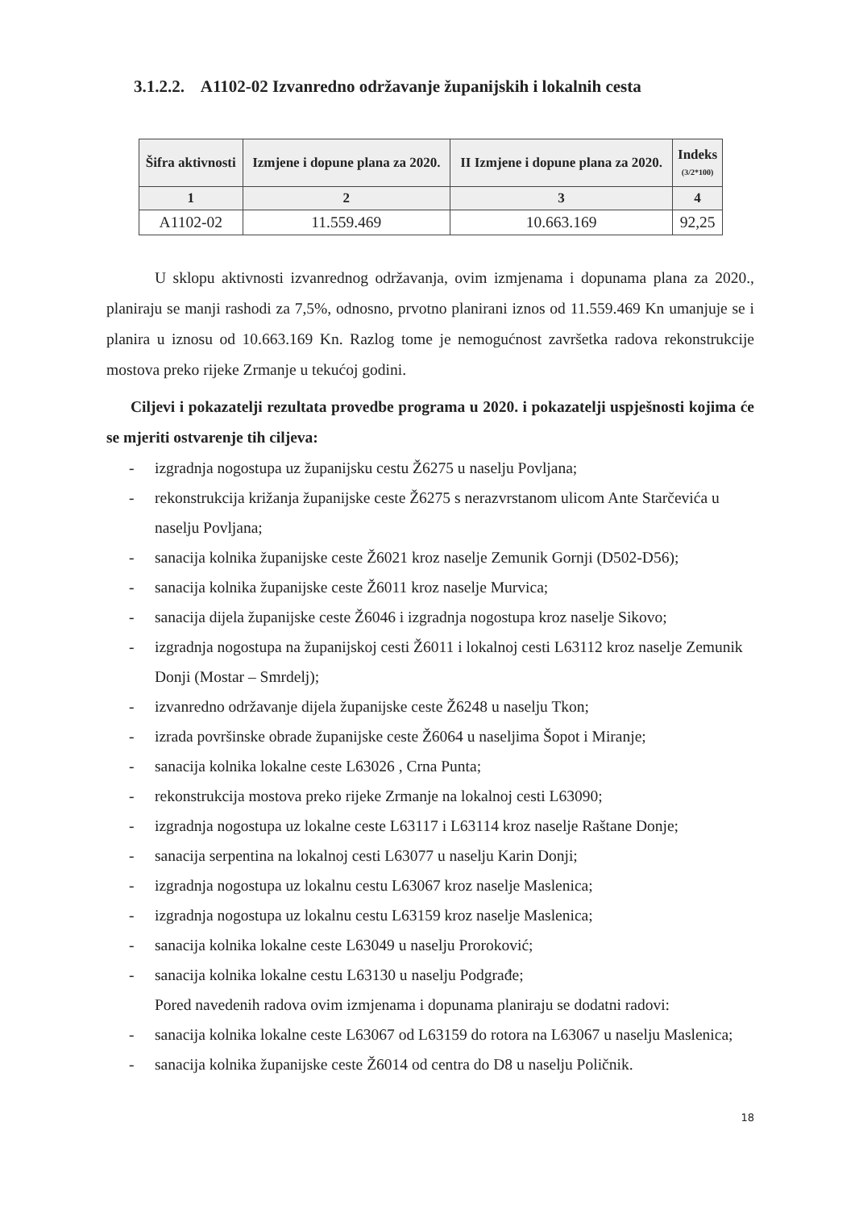3.1.2.2. A1102-02 Izvanredno održavanje županijskih i lokalnih cesta
| Šifra aktivnosti | Izmjene i dopune plana za 2020. | II Izmjene i dopune plana za 2020. | Indeks (3/2*100) |
| --- | --- | --- | --- |
| 1 | 2 | 3 | 4 |
| A1102-02 | 11.559.469 | 10.663.169 | 92,25 |
U sklopu aktivnosti izvanrednog održavanja, ovim izmjenama i dopunama plana za 2020., planiraju se manji rashodi za 7,5%, odnosno, prvotno planirani iznos od 11.559.469 Kn umanjuje se i planira u iznosu od 10.663.169 Kn. Razlog tome je nemogućnost završetka radova rekonstrukcije mostova preko rijeke Zrmanje u tekućoj godini.
Ciljevi i pokazatelji rezultata provedbe programa u 2020. i pokazatelji uspješnosti kojima će se mjeriti ostvarenje tih ciljeva:
- izgradnja nogostupa uz županijsku cestu Ž6275 u naselju Povljana;
- rekonstrukcija križanja županijske ceste Ž6275 s nerazvrstanom ulicom Ante Starčevića u naselju Povljana;
- sanacija kolnika županijske ceste Ž6021 kroz naselje Zemunik Gornji (D502-D56);
- sanacija kolnika županijske ceste Ž6011 kroz naselje Murvica;
- sanacija dijela županijske ceste Ž6046 i izgradnja nogostupa kroz naselje Sikovo;
- izgradnja nogostupa na županijskoj cesti Ž6011 i lokalnoj cesti L63112 kroz naselje Zemunik Donji (Mostar – Smrdelj);
- izvanredno održavanje dijela županijske ceste Ž6248 u naselju Tkon;
- izrada površinske obrade županijske ceste Ž6064 u naseljima Šopot i Miranje;
- sanacija kolnika lokalne ceste L63026 , Crna Punta;
- rekonstrukcija mostova preko rijeke Zrmanje na lokalnoj cesti L63090;
- izgradnja nogostupa uz lokalne ceste L63117 i L63114 kroz naselje Raštane Donje;
- sanacija serpentina na lokalnoj cesti L63077 u naselju Karin Donji;
- izgradnja nogostupa uz lokalnu cestu L63067 kroz naselje Maslenica;
- izgradnja nogostupa uz lokalnu cestu L63159 kroz naselje Maslenica;
- sanacija kolnika lokalne ceste L63049 u naselju Proroković;
- sanacija kolnika lokalne cestu L63130 u naselju Podgrađe;
Pored navedenih radova ovim izmjenama i dopunama planiraju se dodatni radovi:
- sanacija kolnika lokalne ceste L63067 od L63159 do rotora na L63067 u naselju Maslenica;
- sanacija kolnika županijske ceste Ž6014 od centra do D8 u naselju Poličnik.
18